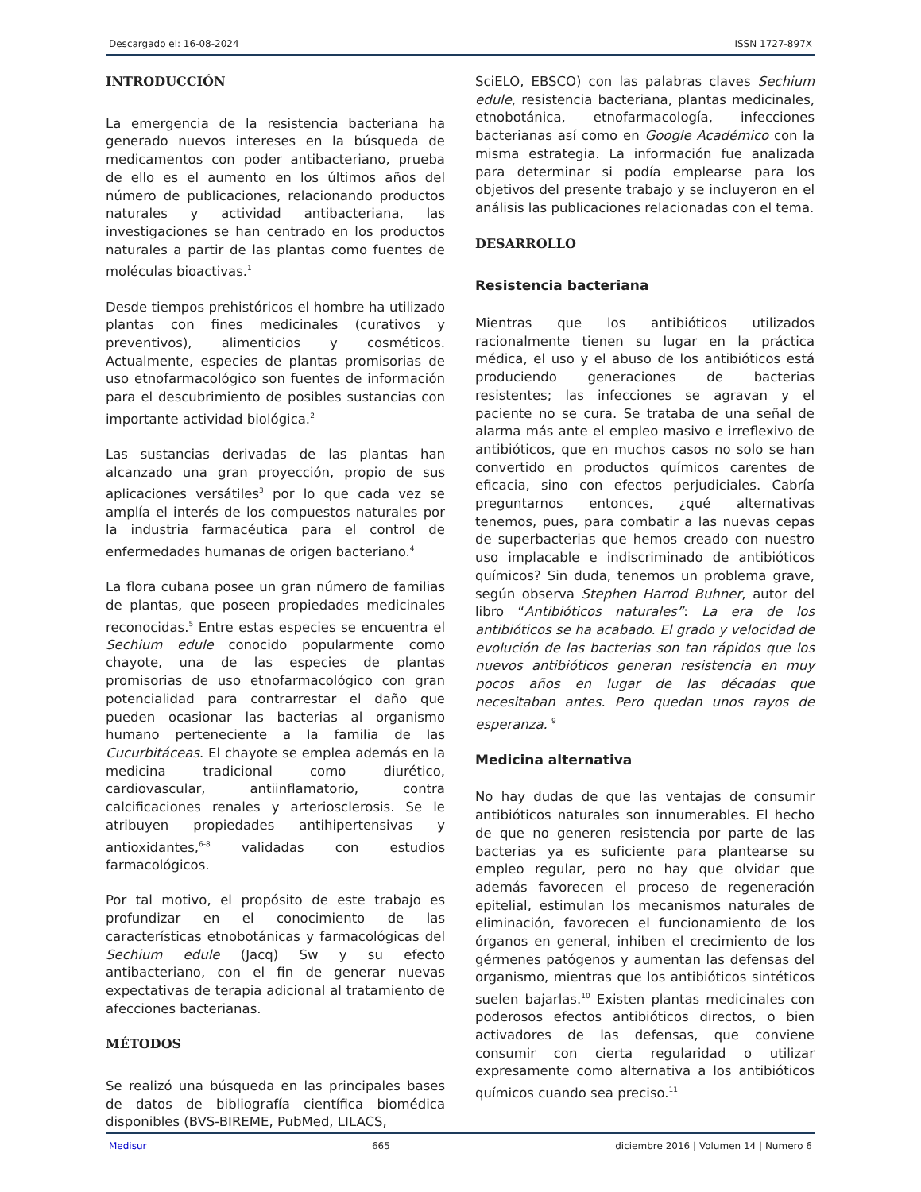Descargado el: 16-08-2024 ISSN 1727-897X
INTRODUCCIÓN
La emergencia de la resistencia bacteriana ha generado nuevos intereses en la búsqueda de medicamentos con poder antibacteriano, prueba de ello es el aumento en los últimos años del número de publicaciones, relacionando productos naturales y actividad antibacteriana, las investigaciones se han centrado en los productos naturales a partir de las plantas como fuentes de moléculas bioactivas.<sup>1</sup>
Desde tiempos prehistóricos el hombre ha utilizado plantas con fines medicinales (curativos y preventivos), alimenticios y cosméticos. Actualmente, especies de plantas promisorias de uso etnofarmacológico son fuentes de información para el descubrimiento de posibles sustancias con importante actividad biológica.<sup>2</sup>
Las sustancias derivadas de las plantas han alcanzado una gran proyección, propio de sus aplicaciones versátiles<sup>3</sup> por lo que cada vez se amplía el interés de los compuestos naturales por la industria farmacéutica para el control de enfermedades humanas de origen bacteriano.<sup>4</sup>
La flora cubana posee un gran número de familias de plantas, que poseen propiedades medicinales reconocidas.<sup>5</sup> Entre estas especies se encuentra el Sechium edule conocido popularmente como chayote, una de las especies de plantas promisorias de uso etnofarmacológico con gran potencialidad para contrarrestar el daño que pueden ocasionar las bacterias al organismo humano perteneciente a la familia de las Cucurbitáceas. El chayote se emplea además en la medicina tradicional como diurético, cardiovascular, antiinflamatorio, contra calcificaciones renales y arteriosclerosis. Se le atribuyen propiedades antihipertensivas y antioxidantes,<sup>6-8</sup> validadas con estudios farmacológicos.
Por tal motivo, el propósito de este trabajo es profundizar en el conocimiento de las características etnobotánicas y farmacológicas del Sechium edule (Jacq) Sw y su efecto antibacteriano, con el fin de generar nuevas expectativas de terapia adicional al tratamiento de afecciones bacterianas.
MÉTODOS
Se realizó una búsqueda en las principales bases de datos de bibliografía científica biomédica disponibles (BVS-BIREME, PubMed, LILACS,
SciELO, EBSCO) con las palabras claves Sechium edule, resistencia bacteriana, plantas medicinales, etnobotánica, etnofarmacología, infecciones bacterianas así como en Google Académico con la misma estrategia. La información fue analizada para determinar si podía emplearse para los objetivos del presente trabajo y se incluyeron en el análisis las publicaciones relacionadas con el tema.
DESARROLLO
Resistencia bacteriana
Mientras que los antibióticos utilizados racionalmente tienen su lugar en la práctica médica, el uso y el abuso de los antibióticos está produciendo generaciones de bacterias resistentes; las infecciones se agravan y el paciente no se cura. Se trataba de una señal de alarma más ante el empleo masivo e irreflexivo de antibióticos, que en muchos casos no solo se han convertido en productos químicos carentes de eficacia, sino con efectos perjudiciales. Cabría preguntarnos entonces, ¿qué alternativas tenemos, pues, para combatir a las nuevas cepas de superbacterias que hemos creado con nuestro uso implacable e indiscriminado de antibióticos químicos? Sin duda, tenemos un problema grave, según observa Stephen Harrod Buhner, autor del libro “Antibióticos naturales”: La era de los antibióticos se ha acabado. El grado y velocidad de evolución de las bacterias son tan rápidos que los nuevos antibióticos generan resistencia en muy pocos años en lugar de las décadas que necesitaban antes. Pero quedan unos rayos de esperanza. <sup>9</sup>
Medicina alternativa
No hay dudas de que las ventajas de consumir antibióticos naturales son innumerables. El hecho de que no generen resistencia por parte de las bacterias ya es suficiente para plantearse su empleo regular, pero no hay que olvidar que además favorecen el proceso de regeneración epitelial, estimulan los mecanismos naturales de eliminación, favorecen el funcionamiento de los órganos en general, inhiben el crecimiento de los gérmenes patógenos y aumentan las defensas del organismo, mientras que los antibióticos sintéticos suelen bajarlas.<sup>10</sup> Existen plantas medicinales con poderosos efectos antibióticos directos, o bien activadores de las defensas, que conviene consumir con cierta regularidad o utilizar expresamente como alternativa a los antibióticos químicos cuando sea preciso.<sup>11</sup>
Medisur 665 diciembre 2016 | Volumen 14 | Numero 6